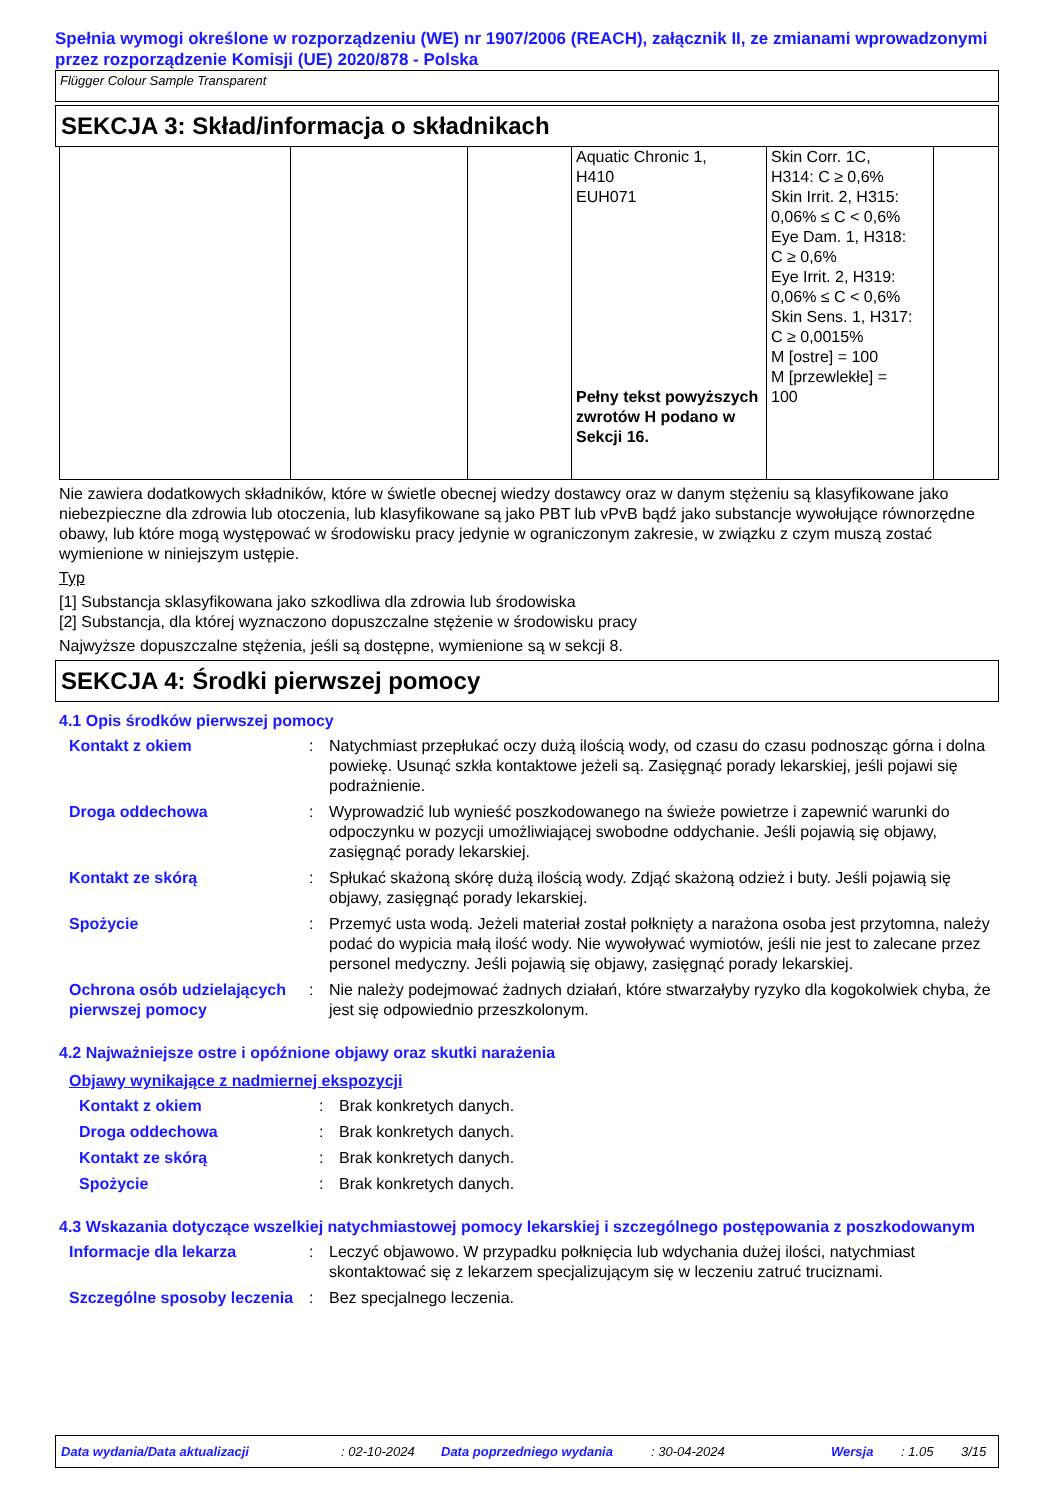Spełnia wymogi określone w rozporządzeniu (WE) nr 1907/2006 (REACH), załącznik II, ze zmianami wprowadzonymi przez rozporządzenie Komisji (UE) 2020/878 - Polska
Flügger Colour Sample Transparent
SEKCJA 3: Skład/informacja o składnikach
| | | | Aquatic Chronic 1, H410 EUH071 Pełny tekst powyższych zwrotów H podano w Sekcji 16. | Skin Corr. 1C, H314: C ≥ 0,6% Skin Irrit. 2, H315: 0,06% ≤ C < 0,6% Eye Dam. 1, H318: C ≥ 0,6% Eye Irrit. 2, H319: 0,06% ≤ C < 0,6% Skin Sens. 1, H317: C ≥ 0,0015% M [ostre] = 100 M [przewlekłe] = 100 | |
Nie zawiera dodatkowych składników, które w świetle obecnej wiedzy dostawcy oraz w danym stężeniu są klasyfikowane jako niebezpieczne dla zdrowia lub otoczenia, lub klasyfikowane są jako PBT lub vPvB bądź jako substancje wywołujące równorzędne obawy, lub które mogą występować w środowisku pracy jedynie w ograniczonym zakresie, w związku z czym muszą zostać wymienione w niniejszym ustępie.
Typ
[1] Substancja sklasyfikowana jako szkodliwa dla zdrowia lub środowiska
[2] Substancja, dla której wyznaczono dopuszczalne stężenie w środowisku pracy
Najwyższe dopuszczalne stężenia, jeśli są dostępne, wymienione są w sekcji 8.
SEKCJA 4: Środki pierwszej pomocy
4.1 Opis środków pierwszej pomocy
Kontakt z okiem: Natychmiast przepłukać oczy dużą ilością wody, od czasu do czasu podnosząc górna i dolna powiekę. Usunąć szkła kontaktowe jeżeli są. Zasięgnąć porady lekarskiej, jeśli pojawi się podrażnienie.
Droga oddechowa: Wyprowadzić lub wynieść poszkodowanego na świeże powietrze i zapewnić warunki do odpoczynku w pozycji umożliwiającej swobodne oddychanie. Jeśli pojawią się objawy, zasięgnąć porady lekarskiej.
Kontakt ze skórą: Spłukać skażoną skórę dużą ilością wody. Zdjąć skażoną odzież i buty. Jeśli pojawią się objawy, zasięgnąć porady lekarskiej.
Spożycie: Przemyć usta wodą. Jeżeli materiał został połknięty a narażona osoba jest przytomna, należy podać do wypicia małą ilość wody. Nie wywoływać wymiotów, jeśli nie jest to zalecane przez personel medyczny. Jeśli pojawią się objawy, zasięgnąć porady lekarskiej.
Ochrona osób udzielających pierwszej pomocy: Nie należy podejmować żadnych działań, które stwarzałyby ryzyko dla kogokolwiek chyba, że jest się odpowiednio przeszkolonym.
4.2 Najważniejsze ostre i opóźnione objawy oraz skutki narażenia
Objawy wynikające z nadmiernej ekspozycji
Kontakt z okiem: Brak konkretych danych.
Droga oddechowa: Brak konkretych danych.
Kontakt ze skórą: Brak konkretych danych.
Spożycie: Brak konkretych danych.
4.3 Wskazania dotyczące wszelkiej natychmiastowej pomocy lekarskiej i szczególnego postępowania z poszkodowanym
Informacje dla lekarza: Leczyć objawowo. W przypadku połknięcia lub wdychania dużej ilości, natychmiast skontaktować się z lekarzem specjalizującym się w leczeniu zatruć truciznami.
Szczególne sposoby leczenia: Bez specjalnego leczenia.
Data wydania/Data aktualizacji: 02-10-2024 Data poprzedniego wydania: 30-04-2024 Wersja: 1.05 3/15